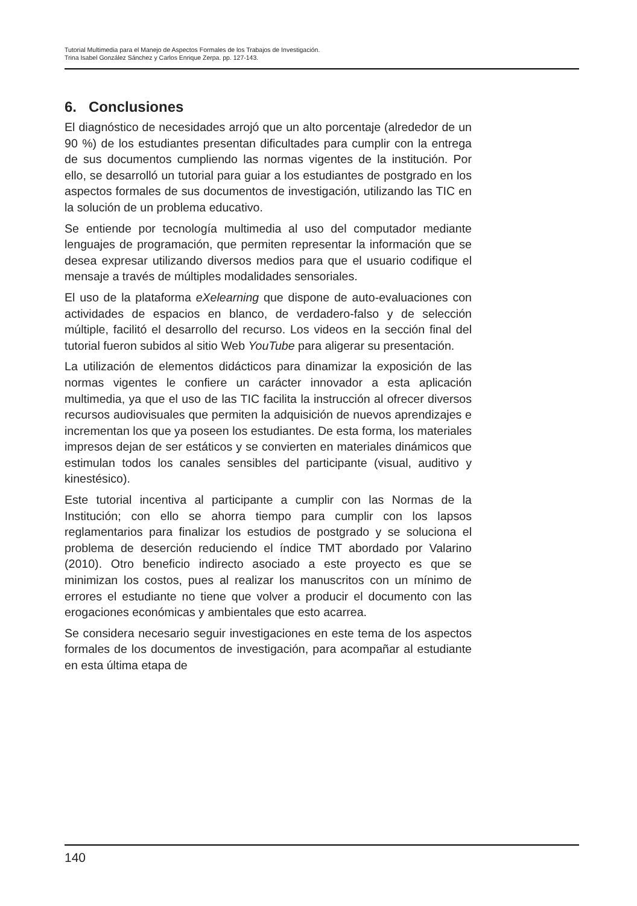Tutorial Multimedia para el Manejo de Aspectos Formales de los Trabajos de Investigación.
Trina Isabel González Sánchez y Carlos Enrique Zerpa. pp. 127-143.
6. Conclusiones
El diagnóstico de necesidades arrojó que un alto porcentaje (alrededor de un 90 %) de los estudiantes presentan dificultades para cumplir con la entrega de sus documentos cumpliendo las normas vigentes de la institución. Por ello, se desarrolló un tutorial para guiar a los estudiantes de postgrado en los aspectos formales de sus documentos de investigación, utilizando las TIC en la solución de un problema educativo.
Se entiende por tecnología multimedia al uso del computador mediante lenguajes de programación, que permiten representar la información que se desea expresar utilizando diversos medios para que el usuario codifique el mensaje a través de múltiples modalidades sensoriales.
El uso de la plataforma eXelearning que dispone de auto-evaluaciones con actividades de espacios en blanco, de verdadero-falso y de selección múltiple, facilitó el desarrollo del recurso. Los videos en la sección final del tutorial fueron subidos al sitio Web YouTube para aligerar su presentación.
La utilización de elementos didácticos para dinamizar la exposición de las normas vigentes le confiere un carácter innovador a esta aplicación multimedia, ya que el uso de las TIC facilita la instrucción al ofrecer diversos recursos audiovisuales que permiten la adquisición de nuevos aprendizajes e incrementan los que ya poseen los estudiantes. De esta forma, los materiales impresos dejan de ser estáticos y se convierten en materiales dinámicos que estimulan todos los canales sensibles del participante (visual, auditivo y kinestésico).
Este tutorial incentiva al participante a cumplir con las Normas de la Institución; con ello se ahorra tiempo para cumplir con los lapsos reglamentarios para finalizar los estudios de postgrado y se soluciona el problema de deserción reduciendo el índice TMT abordado por Valarino (2010). Otro beneficio indirecto asociado a este proyecto es que se minimizan los costos, pues al realizar los manuscritos con un mínimo de errores el estudiante no tiene que volver a producir el documento con las erogaciones económicas y ambientales que esto acarrea.
Se considera necesario seguir investigaciones en este tema de los aspectos formales de los documentos de investigación, para acompañar al estudiante en esta última etapa de
140